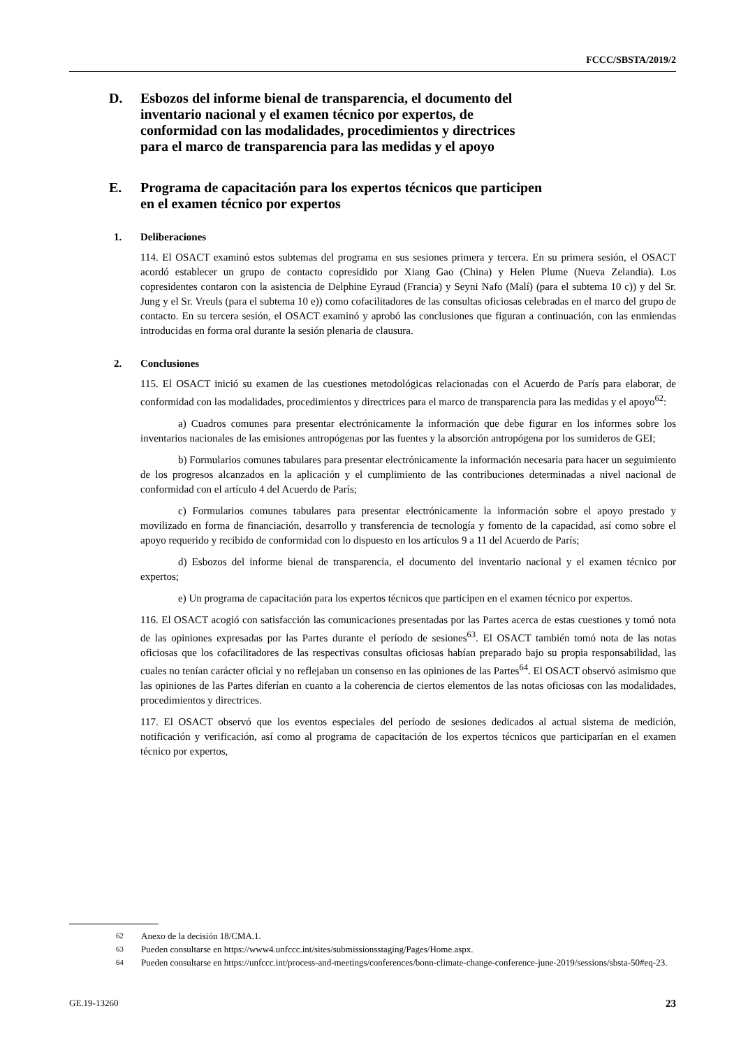FCCC/SBSTA/2019/2
D. Esbozos del informe bienal de transparencia, el documento del inventario nacional y el examen técnico por expertos, de conformidad con las modalidades, procedimientos y directrices para el marco de transparencia para las medidas y el apoyo
E. Programa de capacitación para los expertos técnicos que participen en el examen técnico por expertos
1. Deliberaciones
114. El OSACT examinó estos subtemas del programa en sus sesiones primera y tercera. En su primera sesión, el OSACT acordó establecer un grupo de contacto copresidido por Xiang Gao (China) y Helen Plume (Nueva Zelandia). Los copresidentes contaron con la asistencia de Delphine Eyraud (Francia) y Seyni Nafo (Malí) (para el subtema 10 c)) y del Sr. Jung y el Sr. Vreuls (para el subtema 10 e)) como cofacilitadores de las consultas oficiosas celebradas en el marco del grupo de contacto. En su tercera sesión, el OSACT examinó y aprobó las conclusiones que figuran a continuación, con las enmiendas introducidas en forma oral durante la sesión plenaria de clausura.
2. Conclusiones
115. El OSACT inició su examen de las cuestiones metodológicas relacionadas con el Acuerdo de París para elaborar, de conformidad con las modalidades, procedimientos y directrices para el marco de transparencia para las medidas y el apoyo<sup>62</sup>:
a) Cuadros comunes para presentar electrónicamente la información que debe figurar en los informes sobre los inventarios nacionales de las emisiones antropógenas por las fuentes y la absorción antropógena por los sumideros de GEI;
b) Formularios comunes tabulares para presentar electrónicamente la información necesaria para hacer un seguimiento de los progresos alcanzados en la aplicación y el cumplimiento de las contribuciones determinadas a nivel nacional de conformidad con el artículo 4 del Acuerdo de París;
c) Formularios comunes tabulares para presentar electrónicamente la información sobre el apoyo prestado y movilizado en forma de financiación, desarrollo y transferencia de tecnología y fomento de la capacidad, así como sobre el apoyo requerido y recibido de conformidad con lo dispuesto en los artículos 9 a 11 del Acuerdo de París;
d) Esbozos del informe bienal de transparencia, el documento del inventario nacional y el examen técnico por expertos;
e) Un programa de capacitación para los expertos técnicos que participen en el examen técnico por expertos.
116. El OSACT acogió con satisfacción las comunicaciones presentadas por las Partes acerca de estas cuestiones y tomó nota de las opiniones expresadas por las Partes durante el período de sesiones<sup>63</sup>. El OSACT también tomó nota de las notas oficiosas que los cofacilitadores de las respectivas consultas oficiosas habían preparado bajo su propia responsabilidad, las cuales no tenían carácter oficial y no reflejaban un consenso en las opiniones de las Partes<sup>64</sup>. El OSACT observó asimismo que las opiniones de las Partes diferían en cuanto a la coherencia de ciertos elementos de las notas oficiosas con las modalidades, procedimientos y directrices.
117. El OSACT observó que los eventos especiales del período de sesiones dedicados al actual sistema de medición, notificación y verificación, así como al programa de capacitación de los expertos técnicos que participarían en el examen técnico por expertos,
<sup>62</sup> Anexo de la decisión 18/CMA.1.
<sup>63</sup> Pueden consultarse en https://www4.unfccc.int/sites/submissionsstaging/Pages/Home.aspx.
<sup>64</sup> Pueden consultarse en https://unfccc.int/process-and-meetings/conferences/bonn-climate-change-conference-june-2019/sessions/sbsta-50#eq-23.
GE.19-13260 23